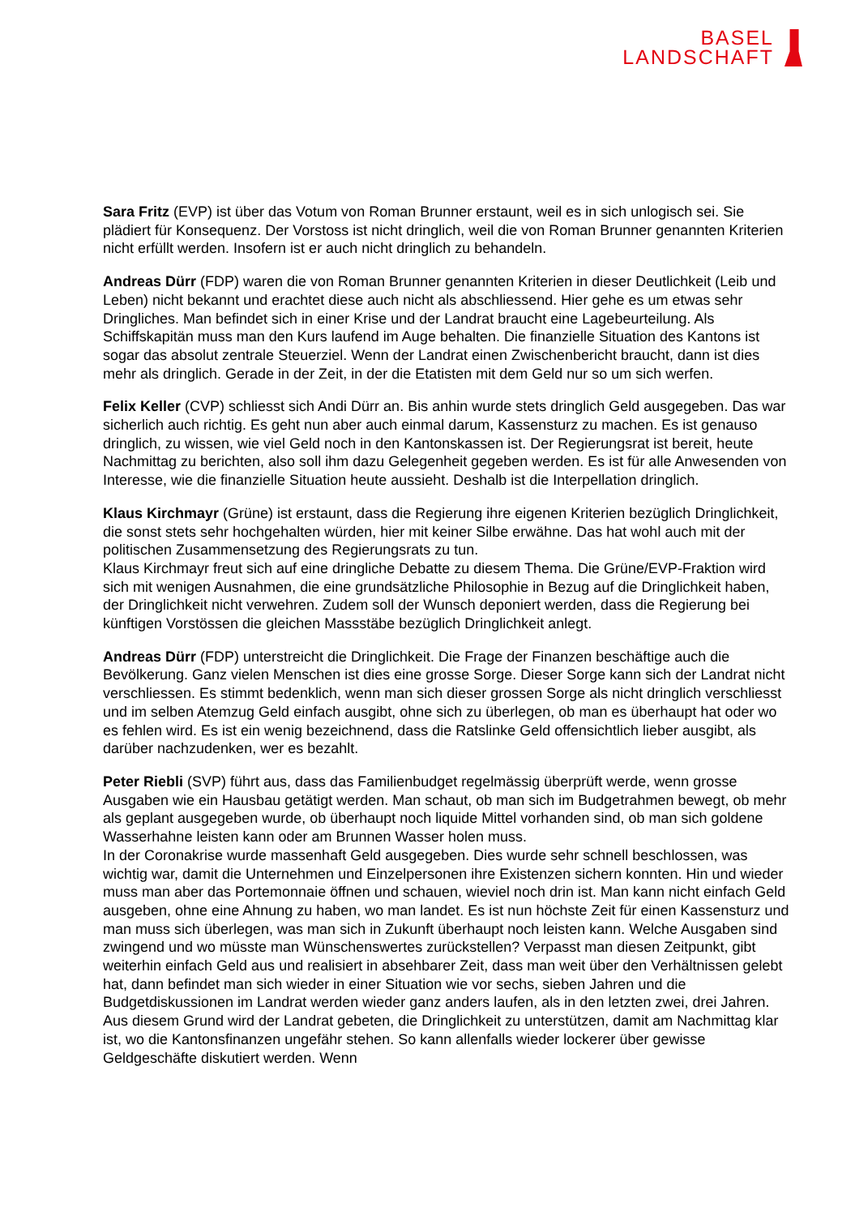BASEL
LANDSCHAFT
Sara Fritz (EVP) ist über das Votum von Roman Brunner erstaunt, weil es in sich unlogisch sei. Sie plädiert für Konsequenz. Der Vorstoss ist nicht dringlich, weil die von Roman Brunner genannten Kriterien nicht erfüllt werden. Insofern ist er auch nicht dringlich zu behandeln.
Andreas Dürr (FDP) waren die von Roman Brunner genannten Kriterien in dieser Deutlichkeit (Leib und Leben) nicht bekannt und erachtet diese auch nicht als abschliessend. Hier gehe es um etwas sehr Dringliches. Man befindet sich in einer Krise und der Landrat braucht eine Lagebeurteilung. Als Schiffskapitän muss man den Kurs laufend im Auge behalten. Die finanzielle Situation des Kantons ist sogar das absolut zentrale Steuerziel. Wenn der Landrat einen Zwischenbericht braucht, dann ist dies mehr als dringlich. Gerade in der Zeit, in der die Etatisten mit dem Geld nur so um sich werfen.
Felix Keller (CVP) schliesst sich Andi Dürr an. Bis anhin wurde stets dringlich Geld ausgegeben. Das war sicherlich auch richtig. Es geht nun aber auch einmal darum, Kassensturz zu machen. Es ist genauso dringlich, zu wissen, wie viel Geld noch in den Kantonskassen ist. Der Regierungsrat ist bereit, heute Nachmittag zu berichten, also soll ihm dazu Gelegenheit gegeben werden. Es ist für alle Anwesenden von Interesse, wie die finanzielle Situation heute aussieht. Deshalb ist die Interpellation dringlich.
Klaus Kirchmayr (Grüne) ist erstaunt, dass die Regierung ihre eigenen Kriterien bezüglich Dringlichkeit, die sonst stets sehr hochgehalten würden, hier mit keiner Silbe erwähne. Das hat wohl auch mit der politischen Zusammensetzung des Regierungsrats zu tun.
Klaus Kirchmayr freut sich auf eine dringliche Debatte zu diesem Thema. Die Grüne/EVP-Fraktion wird sich mit wenigen Ausnahmen, die eine grundsätzliche Philosophie in Bezug auf die Dringlichkeit haben, der Dringlichkeit nicht verwehren. Zudem soll der Wunsch deponiert werden, dass die Regierung bei künftigen Vorstössen die gleichen Massstäbe bezüglich Dringlichkeit anlegt.
Andreas Dürr (FDP) unterstreicht die Dringlichkeit. Die Frage der Finanzen beschäftige auch die Bevölkerung. Ganz vielen Menschen ist dies eine grosse Sorge. Dieser Sorge kann sich der Landrat nicht verschliessen. Es stimmt bedenklich, wenn man sich dieser grossen Sorge als nicht dringlich verschliesst und im selben Atemzug Geld einfach ausgibt, ohne sich zu überlegen, ob man es überhaupt hat oder wo es fehlen wird. Es ist ein wenig bezeichnend, dass die Ratslinke Geld offensichtlich lieber ausgibt, als darüber nachzudenken, wer es bezahlt.
Peter Riebli (SVP) führt aus, dass das Familienbudget regelmässig überprüft werde, wenn grosse Ausgaben wie ein Hausbau getätigt werden. Man schaut, ob man sich im Budgetrahmen bewegt, ob mehr als geplant ausgegeben wurde, ob überhaupt noch liquide Mittel vorhanden sind, ob man sich goldene Wasserhahne leisten kann oder am Brunnen Wasser holen muss.
In der Coronakrise wurde massenhaft Geld ausgegeben. Dies wurde sehr schnell beschlossen, was wichtig war, damit die Unternehmen und Einzelpersonen ihre Existenzen sichern konnten. Hin und wieder muss man aber das Portemonnaie öffnen und schauen, wieviel noch drin ist. Man kann nicht einfach Geld ausgeben, ohne eine Ahnung zu haben, wo man landet. Es ist nun höchste Zeit für einen Kassensturz und man muss sich überlegen, was man sich in Zukunft überhaupt noch leisten kann. Welche Ausgaben sind zwingend und wo müsste man Wünschenswertes zurückstellen? Verpasst man diesen Zeitpunkt, gibt weiterhin einfach Geld aus und realisiert in absehbarer Zeit, dass man weit über den Verhältnissen gelebt hat, dann befindet man sich wieder in einer Situation wie vor sechs, sieben Jahren und die Budgetdiskussionen im Landrat werden wieder ganz anders laufen, als in den letzten zwei, drei Jahren. Aus diesem Grund wird der Landrat gebeten, die Dringlichkeit zu unterstützen, damit am Nachmittag klar ist, wo die Kantonsfinanzen ungefähr stehen. So kann allenfalls wieder lockerer über gewisse Geldgeschäfte diskutiert werden. Wenn